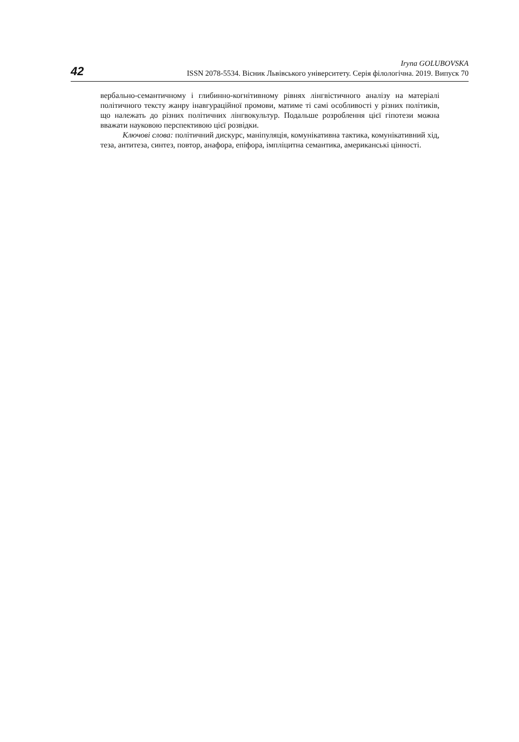42
Iryna GOLUBOVSKA
ISSN 2078-5534. Вісник Львівського університету. Серія філологічна. 2019. Випуск 70
вербально-семантичному і глибинно-когнітивному рівнях лінгвістичного аналізу на матеріалі політичного тексту жанру інавгураційної промови, матиме ті самі особливості у різних політиків, що належать до різних політичних лінгвокультур. Подальше розроблення цієї гіпотези можна вважати науковою перспективою цієї розвідки.
Ключові слова: політичний дискурс, маніпуляція, комунікативна тактика, комунікативний хід, теза, антитеза, синтез, повтор, анафора, епіфора, імпліцитна семантика, американські цінності.